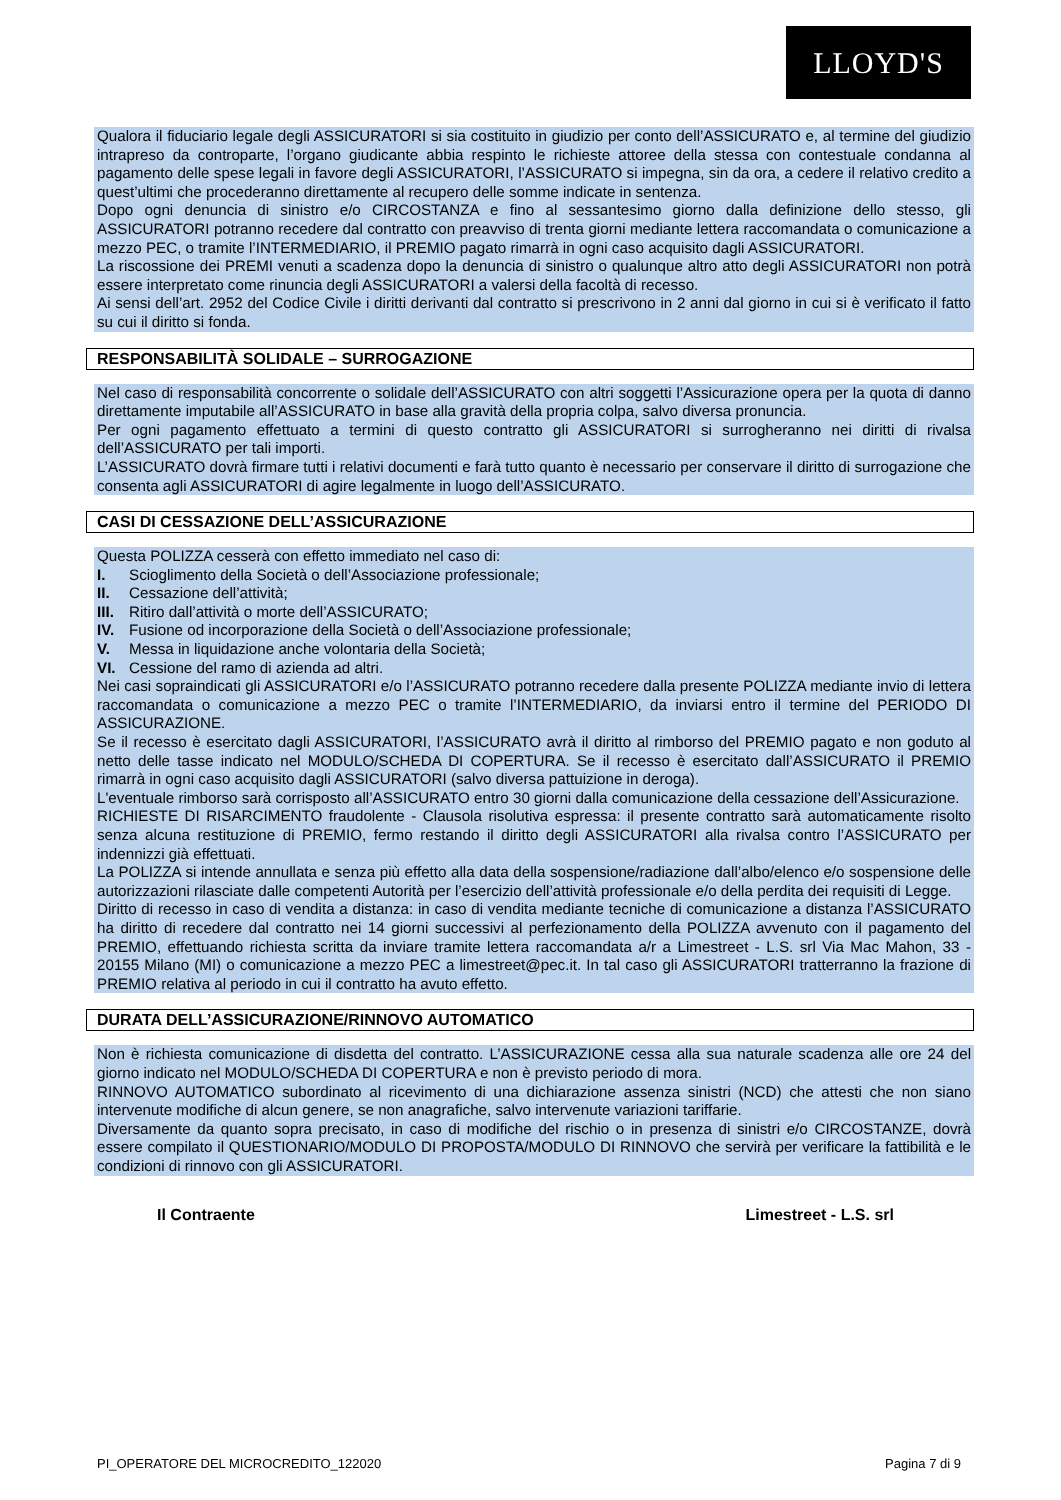LLOYD'S
Qualora il fiduciario legale degli ASSICURATORI si sia costituito in giudizio per conto dell’ASSICURATO e, al termine del giudizio intrapreso da controparte, l’organo giudicante abbia respinto le richieste attoree della stessa con contestuale condanna al pagamento delle spese legali in favore degli ASSICURATORI, l’ASSICURATO si impegna, sin da ora, a cedere il relativo credito a quest’ultimi che procederanno direttamente al recupero delle somme indicate in sentenza.
Dopo ogni denuncia di sinistro e/o CIRCOSTANZA e fino al sessantesimo giorno dalla definizione dello stesso, gli ASSICURATORI potranno recedere dal contratto con preavviso di trenta giorni mediante lettera raccomandata o comunicazione a mezzo PEC, o tramite l’INTERMEDIARIO, il PREMIO pagato rimarrà in ogni caso acquisito dagli ASSICURATORI.
La riscossione dei PREMI venuti a scadenza dopo la denuncia di sinistro o qualunque altro atto degli ASSICURATORI non potrà essere interpretato come rinuncia degli ASSICURATORI a valersi della facoltà di recesso.
Ai sensi dell’art. 2952 del Codice Civile i diritti derivanti dal contratto si prescrivono in 2 anni dal giorno in cui si è verificato il fatto su cui il diritto si fonda.
RESPONSABILITÀ SOLIDALE – SURROGAZIONE
Nel caso di responsabilità concorrente o solidale dell’ASSICURATO con altri soggetti l’Assicurazione opera per la quota di danno direttamente imputabile all’ASSICURATO in base alla gravità della propria colpa, salvo diversa pronuncia.
Per ogni pagamento effettuato a termini di questo contratto gli ASSICURATORI si surrogheranno nei diritti di rivalsa dell’ASSICURATO per tali importi.
L’ASSICURATO dovrà firmare tutti i relativi documenti e farà tutto quanto è necessario per conservare il diritto di surrogazione che consenta agli ASSICURATORI di agire legalmente in luogo dell’ASSICURATO.
CASI DI CESSAZIONE DELL’ASSICURAZIONE
Questa POLIZZA cesserà con effetto immediato nel caso di:
I. Scioglimento della Società o dell’Associazione professionale;
II. Cessazione dell’attività;
III. Ritiro dall’attività o morte dell’ASSICURATO;
IV. Fusione od incorporazione della Società o dell’Associazione professionale;
V. Messa in liquidazione anche volontaria della Società;
VI. Cessione del ramo di azienda ad altri.
Nei casi sopraindicati gli ASSICURATORI e/o l’ASSICURATO potranno recedere dalla presente POLIZZA mediante invio di lettera raccomandata o comunicazione a mezzo PEC o tramite l’INTERMEDIARIO, da inviarsi entro il termine del PERIODO DI ASSICURAZIONE.
Se il recesso è esercitato dagli ASSICURATORI, l’ASSICURATO avrà il diritto al rimborso del PREMIO pagato e non goduto al netto delle tasse indicato nel MODULO/SCHEDA DI COPERTURA. Se il recesso è esercitato dall’ASSICURATO il PREMIO rimarrà in ogni caso acquisito dagli ASSICURATORI (salvo diversa pattuizione in deroga).
L'eventuale rimborso sarà corrisposto all’ASSICURATO entro 30 giorni dalla comunicazione della cessazione dell’Assicurazione.
RICHIESTE DI RISARCIMENTO fraudolente - Clausola risolutiva espressa: il presente contratto sarà automaticamente risolto senza alcuna restituzione di PREMIO, fermo restando il diritto degli ASSICURATORI alla rivalsa contro l’ASSICURATO per indennizzi già effettuati.
La POLIZZA si intende annullata e senza più effetto alla data della sospensione/radiazione dall’albo/elenco e/o sospensione delle autorizzazioni rilasciate dalle competenti Autorità per l’esercizio dell’attività professionale e/o della perdita dei requisiti di Legge.
Diritto di recesso in caso di vendita a distanza: in caso di vendita mediante tecniche di comunicazione a distanza l’ASSICURATO ha diritto di recedere dal contratto nei 14 giorni successivi al perfezionamento della POLIZZA avvenuto con il pagamento del PREMIO, effettuando richiesta scritta da inviare tramite lettera raccomandata a/r a Limestreet - L.S. srl Via Mac Mahon, 33 - 20155 Milano (MI) o comunicazione a mezzo PEC a limestreet@pec.it. In tal caso gli ASSICURATORI tratterranno la frazione di PREMIO relativa al periodo in cui il contratto ha avuto effetto.
DURATA DELL’ASSICURAZIONE/RINNOVO AUTOMATICO
Non è richiesta comunicazione di disdetta del contratto. L’ASSICURAZIONE cessa alla sua naturale scadenza alle ore 24 del giorno indicato nel MODULO/SCHEDA DI COPERTURA e non è previsto periodo di mora.
RINNOVO AUTOMATICO subordinato al ricevimento di una dichiarazione assenza sinistri (NCD) che attesti che non siano intervenute modifiche di alcun genere, se non anagrafiche, salvo intervenute variazioni tariffarie.
Diversamente da quanto sopra precisato, in caso di modifiche del rischio o in presenza di sinistri e/o CIRCOSTANZE, dovrà essere compilato il QUESTIONARIO/MODULO DI PROPOSTA/MODULO DI RINNOVO che servirà per verificare la fattibilità e le condizioni di rinnovo con gli ASSICURATORI.
Il Contraente Limestreet - L.S. srl
PI_OPERATORE DEL MICROCREDITO_122020 Pagina 7 di 9